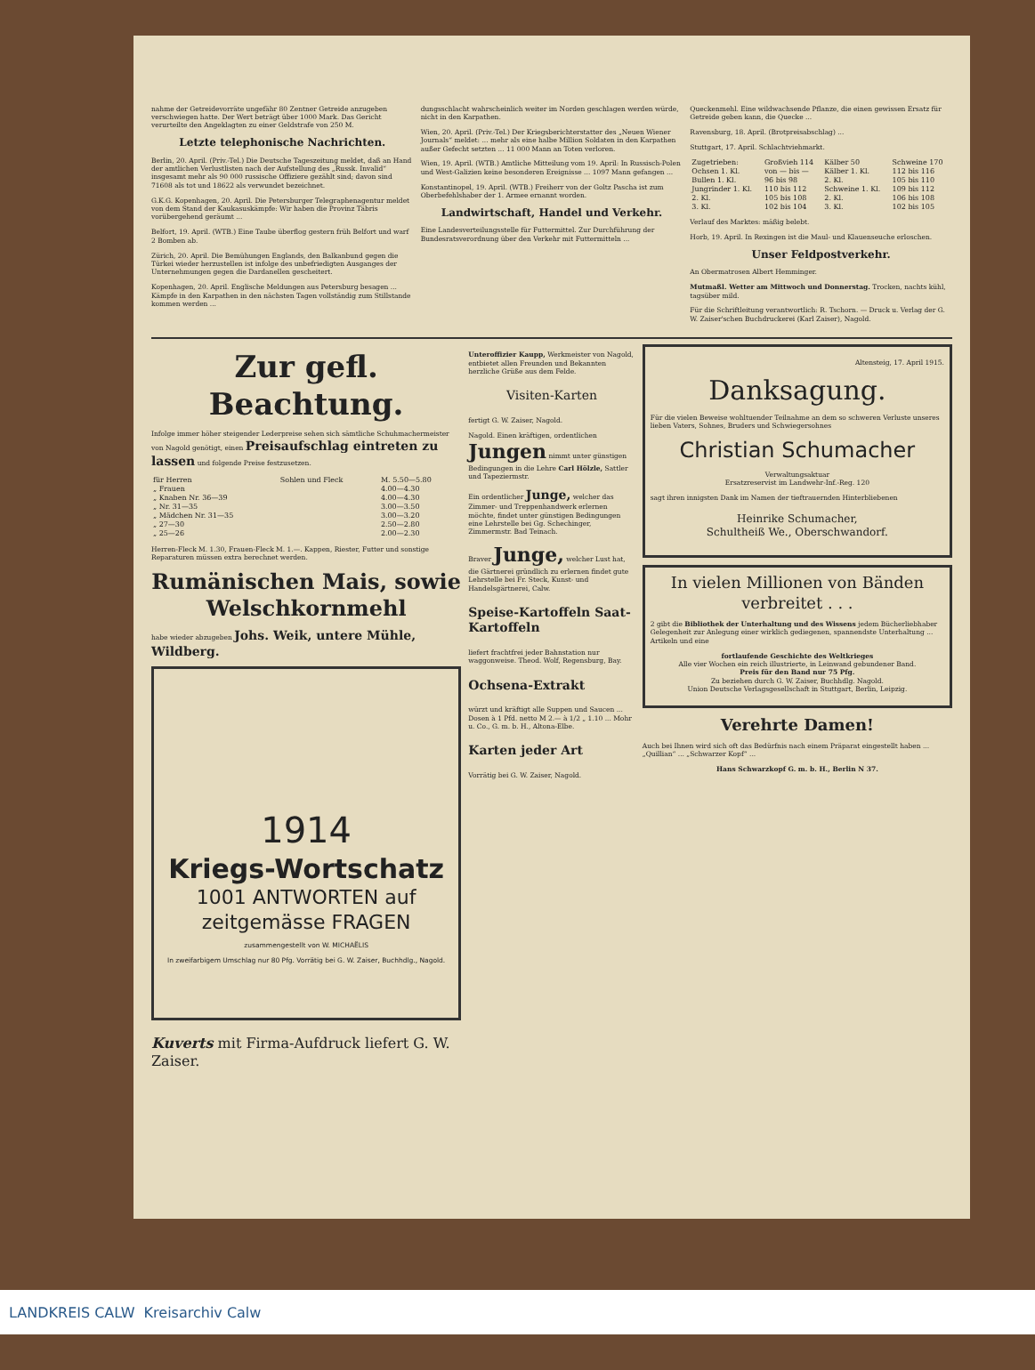nahme der Getreidevorräte ungefähr 80 Zentner Getreide anzugeben verschwiegen hatte. Der Wert beträgt über 1000 Mark. Das Gericht verurteilte den Angeklagten zu einer Geldstrafe von 250 M.
Letzte telephonische Nachrichten.
Berlin, 20. April. (Priv.-Tel.) Die Deutsche Tageszeitung meldet, daß an Hand der amtlichen Verlustlisten nach der Aufstellung des „Russk. Invalid“ insgesamt mehr als 90 000 russische Offiziere gezählt sind; davon sind 71608 als tot und 18622 als verwundet bezeichnet.
G.K.G. Kopenhagen, 20. April. Die Petersburger Telegraphenagentur meldet von dem Stand der Kaukasuskämpfe: Wir haben die Provinz Täbris vorübergehend geräumt ...
Belfort, 19. April. (WTB.) Eine Taube überflog gestern früh Belfort und warf 2 Bomben ab.
Zürich, 20. April. Die Bemühungen Englands, den Balkanbund gegen die Türkei wieder herzustellen ist infolge des unbefriedigten Ausganges der Unternehmungen gegen die Dardanellen gescheitert.
Kopenhagen, 20. April. Englische Meldungen aus Petersburg besagen ... Kämpfe in den Karpathen in den nächsten Tagen vollständig zum Stillstande kommen werden ...
dungsschlacht wahrscheinlich weiter im Norden geschlagen werden würde, nicht in den Karpathen.
Wien, 20. April. (Priv.-Tel.) Der Kriegsberichterstatter des „Neuen Wiener Journals“ meldet: ... mehr als eine halbe Million Soldaten in den Karpathen außer Gefecht setzten ... 11 000 Mann an Toten verloren.
Wien, 19. April. (WTB.) Amtliche Mitteilung vom 19. April: In Russisch-Polen und West-Galizien keine besonderen Ereignisse ... 1097 Mann gefangen ...
Konstantinopel, 19. April. (WTB.) Freiherr von der Goltz Pascha ist zum Oberbefehlshaber der 1. Armee ernannt worden.
Landwirtschaft, Handel und Verkehr.
Eine Landesverteilungsstelle für Futtermittel. Zur Durchführung der Bundesratsverordnung über den Verkehr mit Futtermitteln ...
Queckenmehl. Eine wildwachsende Pflanze, die einen gewissen Ersatz für Getreide geben kann, die Quecke ...
Ravensburg, 18. April. (Brotpreisabschlag) ...
Stuttgart, 17. April. Schlachtviehmarkt.
| Zugetrieben: | Großvieh 114 | Kälber 50 | Schweine 170 |
| Ochsen 1. Kl. | von — bis — | Kälber 1. Kl. | 112 bis 116 |
| Bullen 1. Kl. | 96 bis 98 | 2. Kl. | 105 bis 110 |
| Jungrinder 1. Kl. | 110 bis 112 | Schweine 1. Kl. | 109 bis 112 |
| 2. Kl. | 105 bis 108 | 2. Kl. | 106 bis 108 |
| 3. Kl. | 102 bis 104 | 3. Kl. | 102 bis 105 |
Verlauf des Marktes: mäßig belebt.
Horb, 19. April. In Rexingen ist die Maul- und Klauenseuche erloschen.
Unser Feldpostverkehr.
An Obermatrosen Albert Hemminger.
Mutmaßl. Wetter am Mittwoch und Donnerstag. Trocken, nachts kühl, tagsüber mild.
Für die Schriftleitung verantwortlich: R. Tschorn. — Druck u. Verlag der G. W. Zaiser'schen Buchdruckerei (Karl Zaiser), Nagold.
Zur gefl. Beachtung.
Infolge immer höher steigender Lederpreise sehen sich sämtliche Schuhmachermeister von Nagold genötigt, einen Preisaufschlag eintreten zu lassen und folgende Preise festzusetzen.
| für Herren | Sohlen und Fleck | M. 5.50—5.80 |
| „ Frauen | | 4.00—4.30 |
| „ Knaben Nr. 36—39 | | 4.00—4.30 |
| „ Nr. 31—35 | | 3.00—3.50 |
| „ Mädchen Nr. 31—35 | | 3.00—3.20 |
| „ 27—30 | | 2.50—2.80 |
| „ 25—26 | | 2.00—2.30 |
Herren-Fleck M. 1.30, Frauen-Fleck M. 1.—. Kappen, Riester, Futter und sonstige Reparaturen müssen extra berechnet werden.
Rumänischen Mais, sowie Welschkornmehl
habe wieder abzugeben Johs. Weik, untere Mühle, Wildberg.
1914
Kriegs-Wortschatz
1001 ANTWORTEN auf zeitgemässe FRAGEN
zusammengestellt von W. MICHAËLIS
In zweifarbigem Umschlag nur 80 Pfg. Vorrätig bei G. W. Zaiser, Buchhdlg., Nagold.
Kuverts mit Firma-Aufdruck liefert G. W. Zaiser.
Unteroffizier Kaupp, Werkmeister von Nagold, entbietet allen Freunden und Bekannten herzliche Grüße aus dem Felde.
Visiten-Karten
fertigt G. W. Zaiser, Nagold.
Nagold. Einen kräftigen, ordentlichen Jungen nimmt unter günstigen Bedingungen in die Lehre Carl Hölzle, Sattler und Tapeziermstr.
Ein ordentlicher Junge, welcher das Zimmer- und Treppenhandwerk erlernen möchte, findet unter günstigen Bedingungen eine Lehrstelle bei Gg. Schechinger, Zimmermstr. Bad Teinach.
Braver Junge, welcher Lust hat, die Gärtnerei gründlich zu erlernen findet gute Lehrstelle bei Fr. Steck, Kunst- und Handelsgärtnerei, Calw.
Speise-Kartoffeln Saat-Kartoffeln
liefert frachtfrei jeder Bahnstation nur waggonweise. Theod. Wolf, Regensburg, Bay.
Ochsena-Extrakt
würzt und kräftigt alle Suppen und Saucen ... Dosen à 1 Pfd. netto M 2.— à 1/2 „ 1.10 ... Mohr u. Co., G. m. b. H., Altona-Elbe.
Karten jeder Art
Vorrätig bei G. W. Zaiser, Nagold.
Altensteig, 17. April 1915.
Danksagung.
Für die vielen Beweise wohltuender Teilnahme an dem so schweren Verluste unseres lieben Vaters, Sohnes, Bruders und Schwiegersohnes
Christian Schumacher
Verwaltungsaktuar
Ersatzreservist im Landwehr-Inf.-Reg. 120
sagt ihren innigsten Dank im Namen der tieftrauernden Hinterbliebenen
Heinrike Schumacher,
Schultheiß We., Oberschwandorf.
In vielen Millionen von Bänden verbreitet . . .
2 gibt die Bibliothek der Unterhaltung und des Wissens jedem Bücherliebhaber Gelegenheit zur Anlegung einer wirklich gediegenen, spannendste Unterhaltung ... Artikeln und eine
fortlaufende Geschichte des Weltkrieges
Alle vier Wochen ein reich illustrierte, in Leinwand gebundener Band.
Preis für den Band nur 75 Pfg.
Zu beziehen durch G. W. Zaiser, Buchhdlg. Nagold.
Union Deutsche Verlagsgesellschaft in Stuttgart, Berlin, Leipzig.
Verehrte Damen!
Auch bei Ihnen wird sich oft das Bedürfnis nach einem Präparat eingestellt haben ... „Quillian“ ... „Schwarzer Kopf“ ...
Hans Schwarzkopf G. m. b. H., Berlin N 37.
LANDKREIS CALW Kreisarchiv Calw